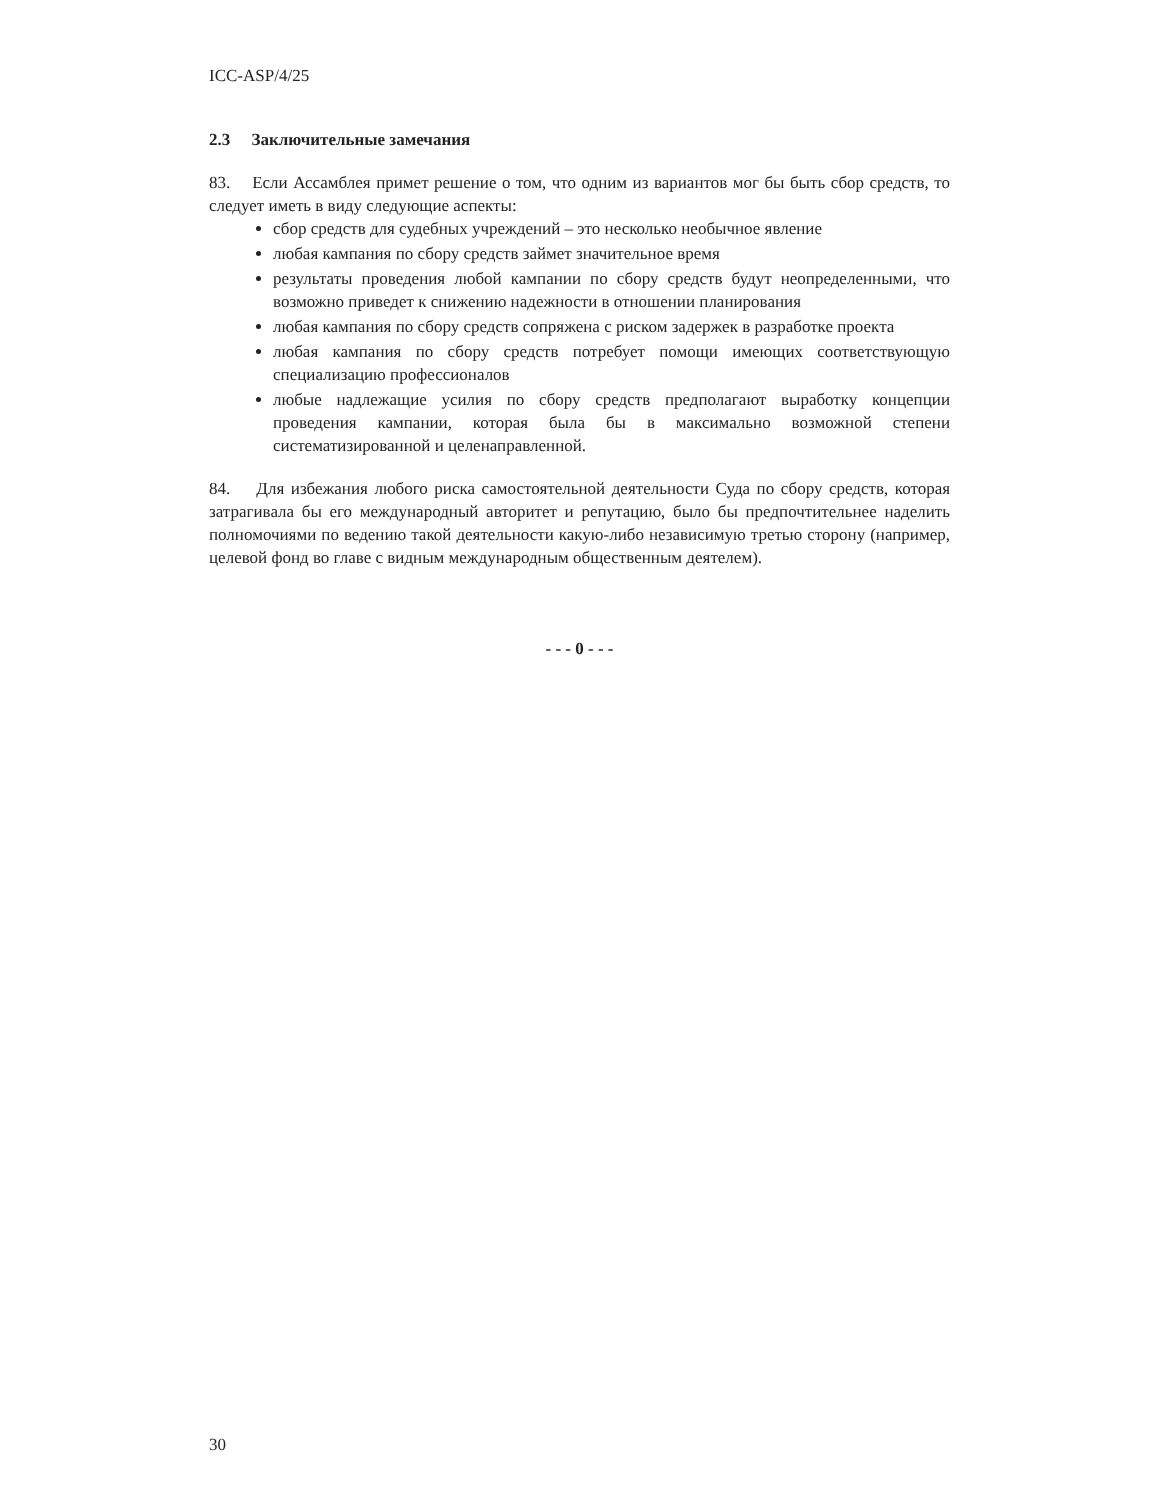ICC-ASP/4/25
2.3 Заключительные замечания
83. Если Ассамблея примет решение о том, что одним из вариантов мог бы быть сбор средств, то следует иметь в виду следующие аспекты:
сбор средств для судебных учреждений – это несколько необычное явление
любая кампания по сбору средств займет значительное время
результаты проведения любой кампании по сбору средств будут неопределенными, что возможно приведет к снижению надежности в отношении планирования
любая кампания по сбору средств сопряжена с риском задержек в разработке проекта
любая кампания по сбору средств потребует помощи имеющих соответствующую специализацию профессионалов
любые надлежащие усилия по сбору средств предполагают выработку концепции проведения кампании, которая была бы в максимально возможной степени систематизированной и целенаправленной.
84. Для избежания любого риска самостоятельной деятельности Суда по сбору средств, которая затрагивала бы его международный авторитет и репутацию, было бы предпочтительнее наделить полномочиями по ведению такой деятельности какую-либо независимую третью сторону (например, целевой фонд во главе с видным международным общественным деятелем).
- - - 0 - - -
30